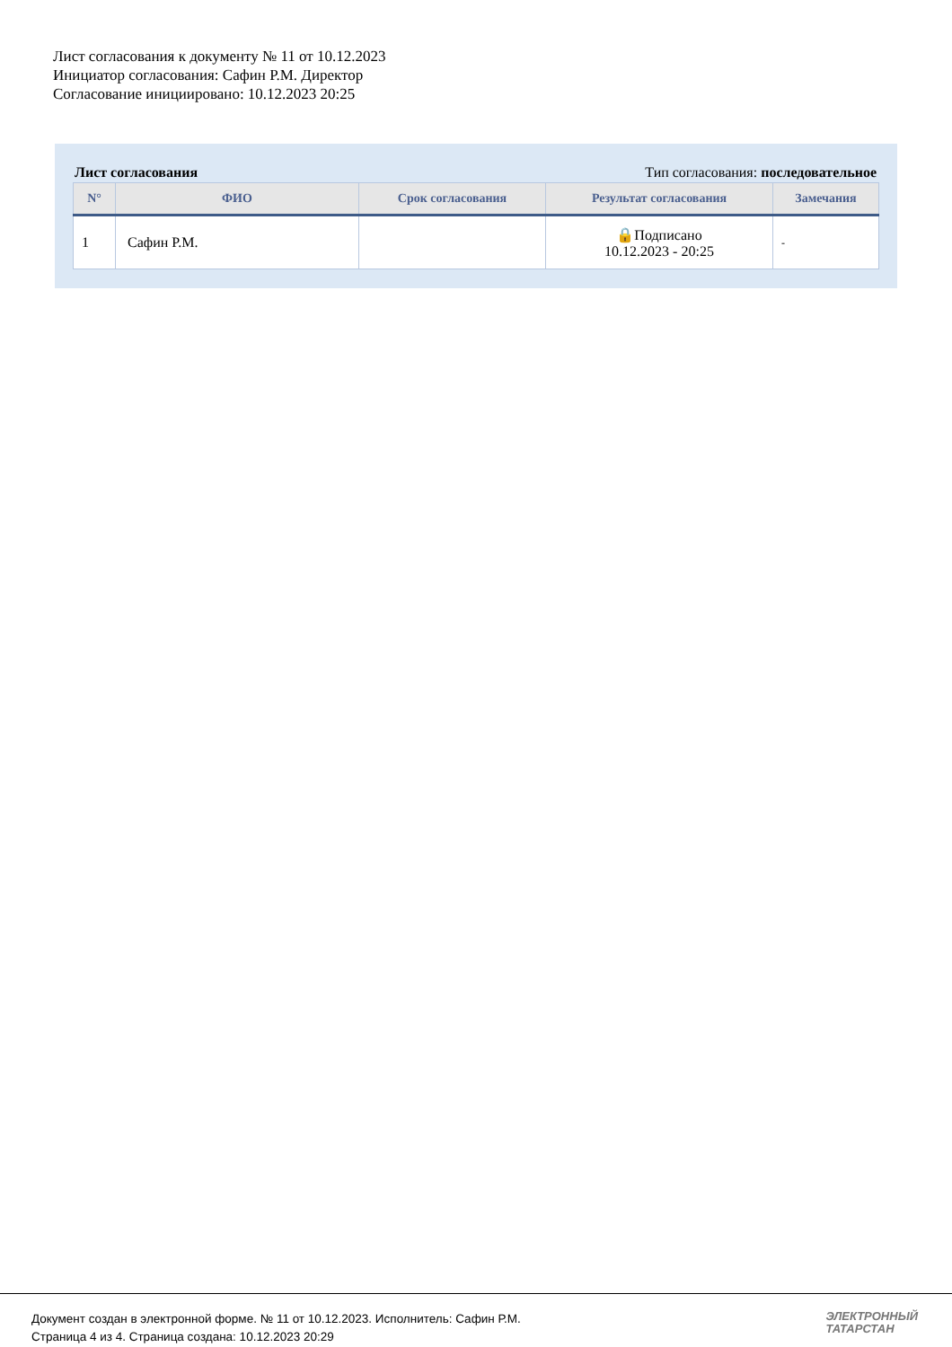Лист согласования к документу № 11 от 10.12.2023
Инициатор согласования: Сафин Р.М. Директор
Согласование инициировано: 10.12.2023 20:25
Лист согласования Тип согласования: последовательное
| N° | ФИО | Срок согласования | Результат согласования | Замечания |
| --- | --- | --- | --- | --- |
| 1 | Сафин Р.М. | | 🔒Подписано 10.12.2023 - 20:25 | - |
Документ создан в электронной форме. № 11 от 10.12.2023. Исполнитель: Сафин Р.М.
Страница 4 из 4. Страница создана: 10.12.2023 20:29
ЭЛЕКТРОННЫЙ
ТАТАРСТАН